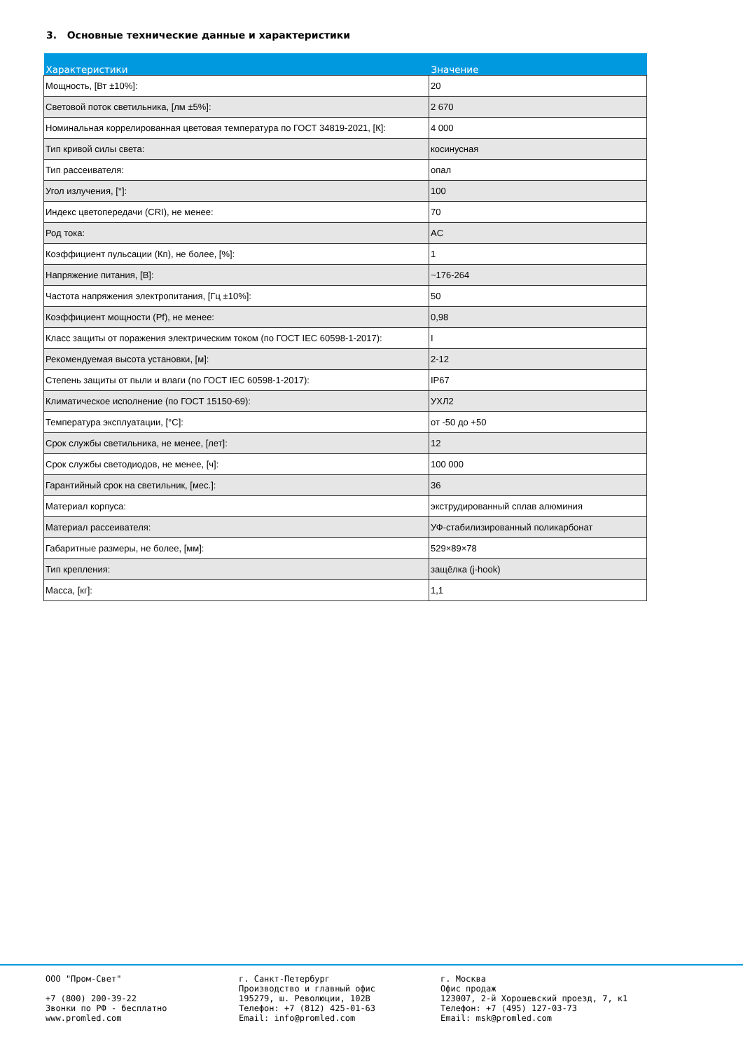3. Основные технические данные и характеристики
| Характеристики | Значение |
| --- | --- |
| Мощность, [Вт ±10%]: | 20 |
| Световой поток светильника, [лм ±5%]: | 2 670 |
| Номинальная коррелированная цветовая температура по ГОСТ 34819-2021, [К]: | 4 000 |
| Тип кривой силы света: | косинусная |
| Тип рассеивателя: | опал |
| Угол излучения, [°]: | 100 |
| Индекс цветопередачи (CRI), не менее: | 70 |
| Род тока: | AC |
| Коэффициент пульсации (Кп), не более, [%]: | 1 |
| Напряжение питания, [В]: | ~176-264 |
| Частота напряжения электропитания, [Гц ±10%]: | 50 |
| Коэффициент мощности (Pf), не менее: | 0,98 |
| Класс защиты от поражения электрическим током (по ГОСТ IEC 60598-1-2017): | I |
| Рекомендуемая высота установки, [м]: | 2-12 |
| Степень защиты от пыли и влаги (по ГОСТ IEC 60598-1-2017): | IP67 |
| Климатическое исполнение (по ГОСТ 15150-69): | УХЛ2 |
| Температура эксплуатации, [°C]: | от -50 до +50 |
| Срок службы светильника, не менее, [лет]: | 12 |
| Срок службы светодиодов, не менее, [ч]: | 100 000 |
| Гарантийный срок на светильник, [мес.]: | 36 |
| Материал корпуса: | экструдированный сплав алюминия |
| Материал рассеивателя: | УФ-стабилизированный поликарбонат |
| Габаритные размеры, не более, [мм]: | 529×89×78 |
| Тип крепления: | защёлка (j-hook) |
| Масса, [кг]: | 1,1 |
ООО "Пром-Свет"
+7 (800) 200-39-22
Звонки по РФ - бесплатно
www.promled.com
г. Санкт-Петербург
Производство и главный офис
195279, ш. Революции, 102В
Телефон: +7 (812) 425-01-63
Email: info@promled.com
г. Москва
Офис продаж
123007, 2-й Хорошевский проезд, 7, к1
Телефон: +7 (495) 127-03-73
Email: msk@promled.com